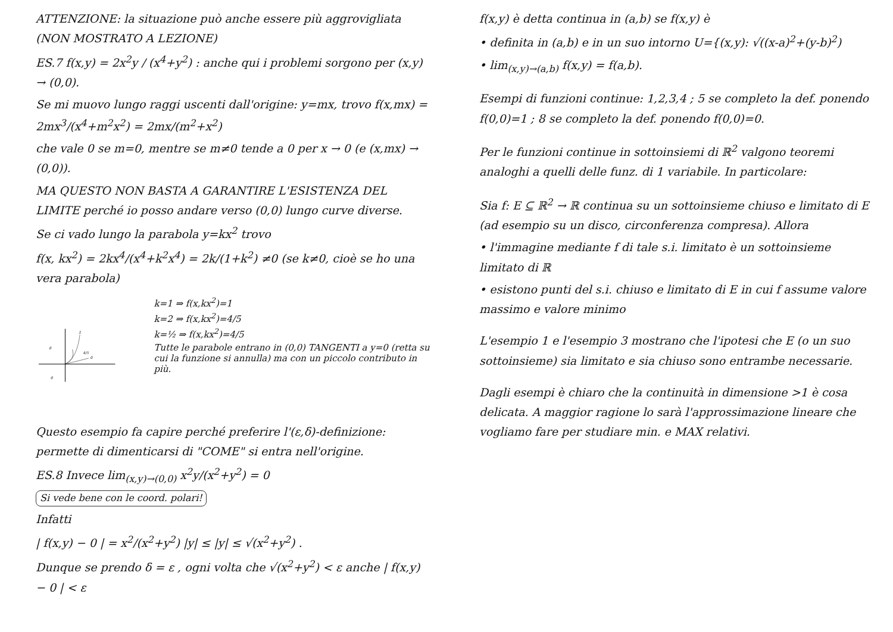ATTENZIONE: la situazione può anche essere più aggrovigliata (NON MOSTRATO A LEZIONE)
ES.7 f(x,y) = 2x<sup>2</sup>y / (x<sup>4</sup>+y<sup>2</sup>) : anche qui i problemi sorgono per (x,y) → (0,0).
Se mi muovo lungo raggi uscenti dall'origine: y=mx, trovo f(x,mx) = 2mx<sup>3</sup>/(x<sup>4</sup>+m<sup>2</sup>x<sup>2</sup>) = 2mx/(m<sup>2</sup>+x<sup>2</sup>)
che vale 0 se m=0, mentre se m≠0 tende a 0 per x → 0 (e (x,mx) → (0,0)).
MA QUESTO NON BASTA A GARANTIRE L'ESISTENZA DEL LIMITE perché io posso andare verso (0,0) lungo curve diverse.
Se ci vado lungo la parabola y=kx<sup>2</sup> trovo
f(x, kx<sup>2</sup>) = 2kx<sup>4</sup>/(x<sup>4</sup>+k<sup>2</sup>x<sup>4</sup>) = 2k/(1+k<sup>2</sup>) ≠0 (se k≠0, cioè se ho una vera parabola)
1
4/5
0
0
0
k=1 ⇒ f(x,kx<sup>2</sup>)=1
k=2 ⇒ f(x,kx<sup>2</sup>)=4/5
k=½ ⇒ f(x,kx<sup>2</sup>)=4/5
Tutte le parabole entrano in (0,0) TANGENTI a y=0 (retta su cui la funzione si annulla) ma con un piccolo contributo in più.
Questo esempio fa capire perché preferire l'(ε,δ)-definizione: permette di dimenticarsi di "COME" si entra nell'origine.
ES.8 Invece lim<sub>(x,y)→(0,0)</sub> x<sup>2</sup>y/(x<sup>2</sup>+y<sup>2</sup>) = 0 Si vede bene con le coord. polari!
Infatti
| f(x,y) − 0 | = x<sup>2</sup>/(x<sup>2</sup>+y<sup>2</sup>) |y| ≤ |y| ≤ √(x<sup>2</sup>+y<sup>2</sup>) .
Dunque se prendo δ = ε , ogni volta che √(x<sup>2</sup>+y<sup>2</sup>) < ε anche | f(x,y) − 0 | < ε
f(x,y) è detta continua in (a,b) se f(x,y) è
• definita in (a,b) e in un suo intorno U={(x,y): √((x-a)<sup>2</sup>+(y-b)<sup>2</sup>)
• lim<sub>(x,y)→(a,b)</sub> f(x,y) = f(a,b).
Esempi di funzioni continue: 1,2,3,4 ; 5 se completo la def. ponendo f(0,0)=1 ; 8 se completo la def. ponendo f(0,0)=0.
Per le funzioni continue in sottoinsiemi di ℝ<sup>2</sup> valgono teoremi analoghi a quelli delle funz. di 1 variabile. In particolare:
Sia f: E ⊆ ℝ<sup>2</sup> → ℝ continua su un sottoinsieme chiuso e limitato di E (ad esempio su un disco, circonferenza compresa). Allora
• l'immagine mediante f di tale s.i. limitato è un sottoinsieme limitato di ℝ
• esistono punti del s.i. chiuso e limitato di E in cui f assume valore massimo e valore minimo
L'esempio 1 e l'esempio 3 mostrano che l'ipotesi che E (o un suo sottoinsieme) sia limitato e sia chiuso sono entrambe necessarie.
Dagli esempi è chiaro che la continuità in dimensione >1 è cosa delicata. A maggior ragione lo sarà l'approssimazione lineare che vogliamo fare per studiare min. e MAX relativi.